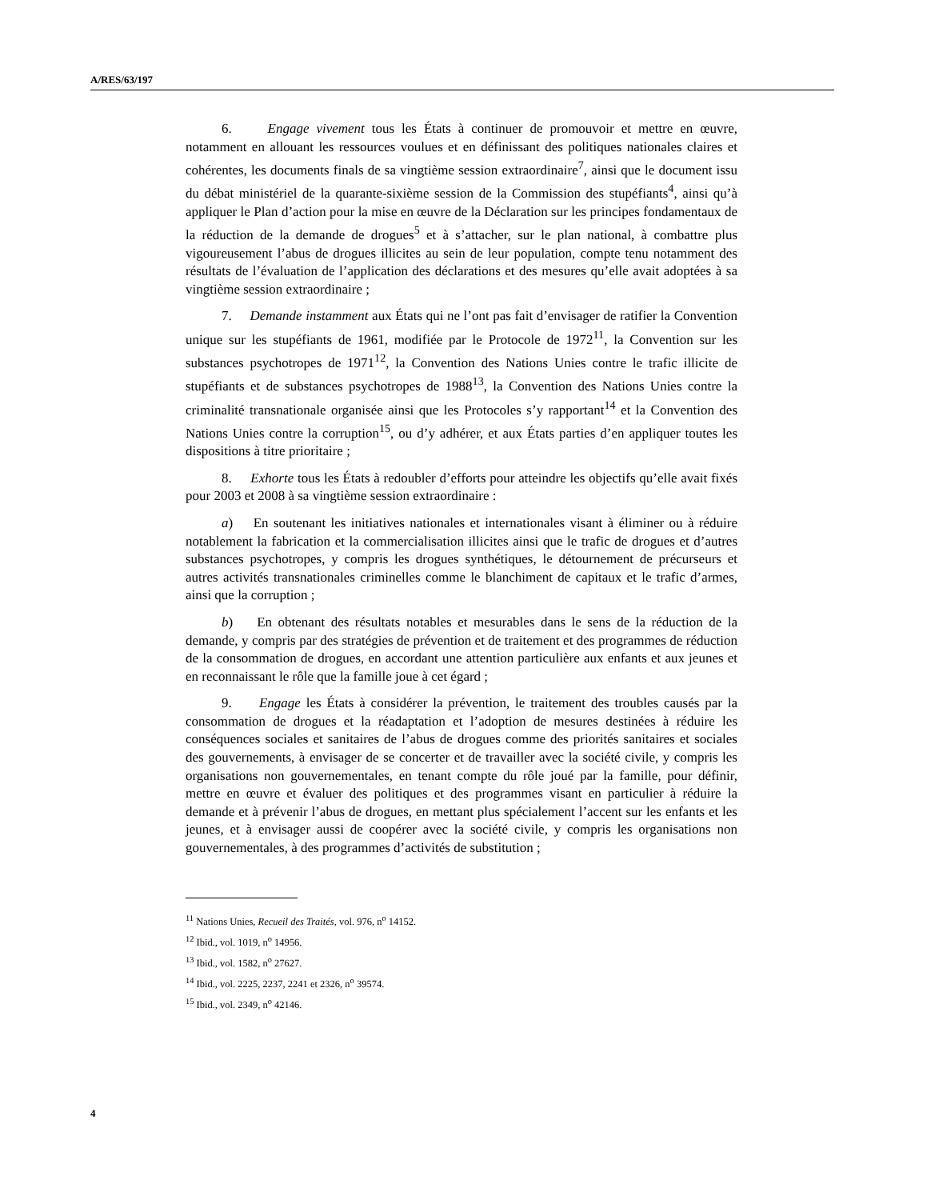A/RES/63/197
6. Engage vivement tous les États à continuer de promouvoir et mettre en œuvre, notamment en allouant les ressources voulues et en définissant des politiques nationales claires et cohérentes, les documents finals de sa vingtième session extraordinaire<sup>7</sup>, ainsi que le document issu du débat ministériel de la quarante-sixième session de la Commission des stupéfiants<sup>4</sup>, ainsi qu’à appliquer le Plan d’action pour la mise en œuvre de la Déclaration sur les principes fondamentaux de la réduction de la demande de drogues<sup>5</sup> et à s’attacher, sur le plan national, à combattre plus vigoureusement l’abus de drogues illicites au sein de leur population, compte tenu notamment des résultats de l’évaluation de l’application des déclarations et des mesures qu’elle avait adoptées à sa vingtième session extraordinaire ;
7. Demande instamment aux États qui ne l’ont pas fait d’envisager de ratifier la Convention unique sur les stupéfiants de 1961, modifiée par le Protocole de 1972<sup>11</sup>, la Convention sur les substances psychotropes de 1971<sup>12</sup>, la Convention des Nations Unies contre le trafic illicite de stupéfiants et de substances psychotropes de 1988<sup>13</sup>, la Convention des Nations Unies contre la criminalité transnationale organisée ainsi que les Protocoles s’y rapportant<sup>14</sup> et la Convention des Nations Unies contre la corruption<sup>15</sup>, ou d’y adhérer, et aux États parties d’en appliquer toutes les dispositions à titre prioritaire ;
8. Exhorte tous les États à redoubler d’efforts pour atteindre les objectifs qu’elle avait fixés pour 2003 et 2008 à sa vingtième session extraordinaire :
a) En soutenant les initiatives nationales et internationales visant à éliminer ou à réduire notablement la fabrication et la commercialisation illicites ainsi que le trafic de drogues et d’autres substances psychotropes, y compris les drogues synthétiques, le détournement de précurseurs et autres activités transnationales criminelles comme le blanchiment de capitaux et le trafic d’armes, ainsi que la corruption ;
b) En obtenant des résultats notables et mesurables dans le sens de la réduction de la demande, y compris par des stratégies de prévention et de traitement et des programmes de réduction de la consommation de drogues, en accordant une attention particulière aux enfants et aux jeunes et en reconnaissant le rôle que la famille joue à cet égard ;
9. Engage les États à considérer la prévention, le traitement des troubles causés par la consommation de drogues et la réadaptation et l’adoption de mesures destinées à réduire les conséquences sociales et sanitaires de l’abus de drogues comme des priorités sanitaires et sociales des gouvernements, à envisager de se concerter et de travailler avec la société civile, y compris les organisations non gouvernementales, en tenant compte du rôle joué par la famille, pour définir, mettre en œuvre et évaluer des politiques et des programmes visant en particulier à réduire la demande et à prévenir l’abus de drogues, en mettant plus spécialement l’accent sur les enfants et les jeunes, et à envisager aussi de coopérer avec la société civile, y compris les organisations non gouvernementales, à des programmes d’activités de substitution ;
<sup>11</sup> Nations Unies, Recueil des Traités, vol. 976, n<sup>o</sup> 14152.
<sup>12</sup> Ibid., vol. 1019, n<sup>o</sup> 14956.
<sup>13</sup> Ibid., vol. 1582, n<sup>o</sup> 27627.
<sup>14</sup> Ibid., vol. 2225, 2237, 2241 et 2326, n<sup>o</sup> 39574.
<sup>15</sup> Ibid., vol. 2349, n<sup>o</sup> 42146.
4